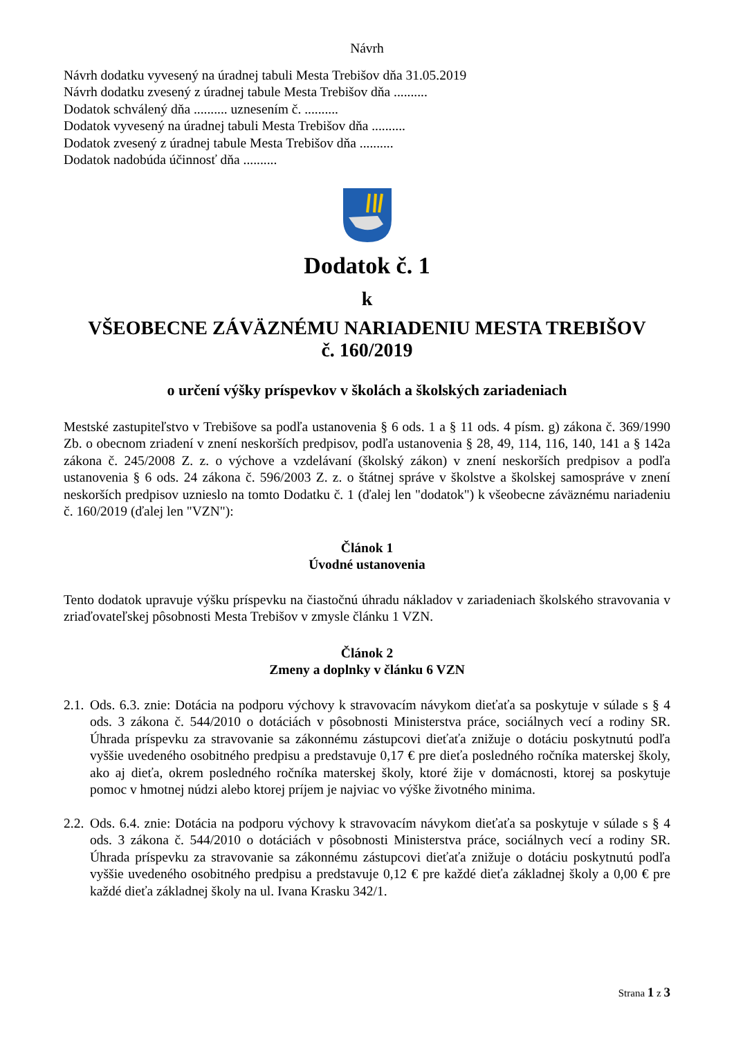Návrh
Návrh dodatku vyvesený na úradnej tabuli Mesta Trebišov dňa 31.05.2019
Návrh dodatku zvesený z úradnej tabule Mesta Trebišov dňa ..........
Dodatok schválený dňa .......... uznesením č. ..........
Dodatok vyvesený na úradnej tabuli Mesta Trebišov dňa ..........
Dodatok zvesený z úradnej tabule Mesta Trebišov dňa ..........
Dodatok nadobúda účinnosť dňa ..........
Dodatok č. 1
k
VŠEOBECNE ZÁVÄZNÉMU NARIADENIU MESTA TREBIŠOV
č. 160/2019
o určení výšky príspevkov v školách a školských zariadeniach
Mestské zastupiteľstvo v Trebišove sa podľa ustanovenia § 6 ods. 1 a § 11 ods. 4 písm. g) zákona č. 369/1990 Zb. o obecnom zriadení v znení neskorších predpisov, podľa ustanovenia § 28, 49, 114, 116, 140, 141 a § 142a zákona č. 245/2008 Z. z. o výchove a vzdelávaní (školský zákon) v znení neskorších predpisov a podľa ustanovenia § 6 ods. 24 zákona č. 596/2003 Z. z. o štátnej správe v školstve a školskej samospráve v znení neskorších predpisov uznieslo na tomto Dodatku č. 1 (ďalej len "dodatok") k všeobecne záväznému nariadeniu č. 160/2019 (ďalej len "VZN"):
Článok 1
Úvodné ustanovenia
Tento dodatok upravuje výšku príspevku na čiastočnú úhradu nákladov v zariadeniach školského stravovania v zriaďovateľskej pôsobnosti Mesta Trebišov v zmysle článku 1 VZN.
Článok 2
Zmeny a doplnky v článku 6 VZN
2.1.
Ods. 6.3. znie: Dotácia na podporu výchovy k stravovacím návykom dieťaťa sa poskytuje v súlade s § 4 ods. 3 zákona č. 544/2010 o dotáciách v pôsobnosti Ministerstva práce, sociálnych vecí a rodiny SR. Úhrada príspevku za stravovanie sa zákonnému zástupcovi dieťaťa znižuje o dotáciu poskytnutú podľa vyššie uvedeného osobitného predpisu a predstavuje 0,17 € pre dieťa posledného ročníka materskej školy, ako aj dieťa, okrem posledného ročníka materskej školy, ktoré žije v domácnosti, ktorej sa poskytuje pomoc v hmotnej núdzi alebo ktorej príjem je najviac vo výške životného minima.
2.2.
Ods. 6.4. znie: Dotácia na podporu výchovy k stravovacím návykom dieťaťa sa poskytuje v súlade s § 4 ods. 3 zákona č. 544/2010 o dotáciách v pôsobnosti Ministerstva práce, sociálnych vecí a rodiny SR. Úhrada príspevku za stravovanie sa zákonnému zástupcovi dieťaťa znižuje o dotáciu poskytnutú podľa vyššie uvedeného osobitného predpisu a predstavuje 0,12 € pre každé dieťa základnej školy a 0,00 € pre každé dieťa základnej školy na ul. Ivana Krasku 342/1.
Strana 1 z 3